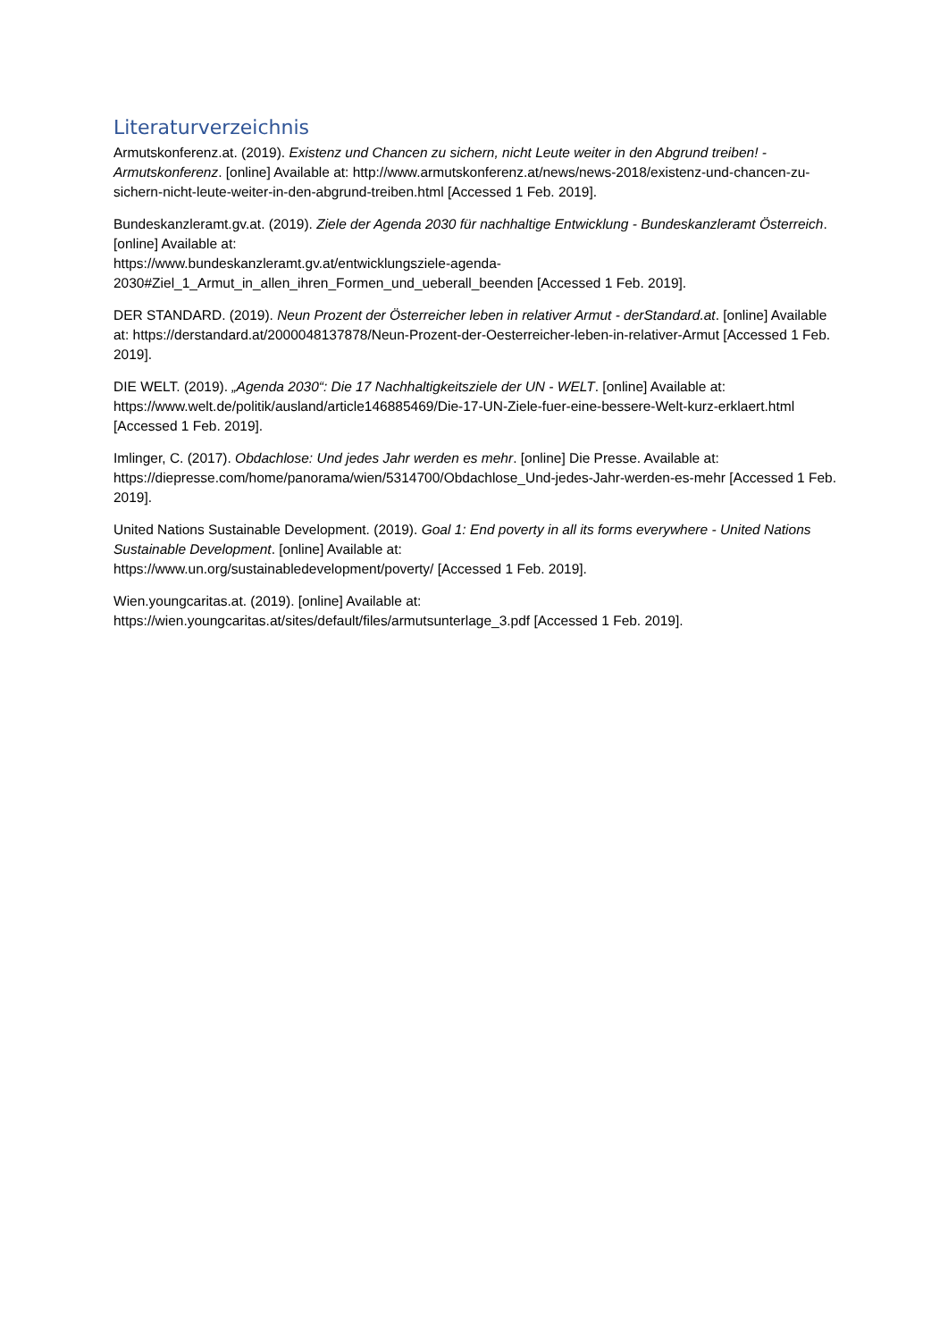Literaturverzeichnis
Armutskonferenz.at. (2019). Existenz und Chancen zu sichern, nicht Leute weiter in den Abgrund treiben! - Armutskonferenz. [online] Available at: http://www.armutskonferenz.at/news/news-2018/existenz-und-chancen-zu-sichern-nicht-leute-weiter-in-den-abgrund-treiben.html [Accessed 1 Feb. 2019].
Bundeskanzleramt.gv.at. (2019). Ziele der Agenda 2030 für nachhaltige Entwicklung - Bundeskanzleramt Österreich. [online] Available at:
https://www.bundeskanzleramt.gv.at/entwicklungsziele-agenda-
2030#Ziel_1_Armut_in_allen_ihren_Formen_und_ueberall_beenden [Accessed 1 Feb. 2019].
DER STANDARD. (2019). Neun Prozent der Österreicher leben in relativer Armut - derStandard.at. [online] Available at: https://derstandard.at/2000048137878/Neun-Prozent-der-Oesterreicher-leben-in-relativer-Armut [Accessed 1 Feb. 2019].
DIE WELT. (2019). „Agenda 2030“: Die 17 Nachhaltigkeitsziele der UN - WELT. [online] Available at: https://www.welt.de/politik/ausland/article146885469/Die-17-UN-Ziele-fuer-eine-bessere-Welt-kurz-erklaert.html [Accessed 1 Feb. 2019].
Imlinger, C. (2017). Obdachlose: Und jedes Jahr werden es mehr. [online] Die Presse. Available at: https://diepresse.com/home/panorama/wien/5314700/Obdachlose_Und-jedes-Jahr-werden-es-mehr [Accessed 1 Feb. 2019].
United Nations Sustainable Development. (2019). Goal 1: End poverty in all its forms everywhere - United Nations Sustainable Development. [online] Available at:
https://www.un.org/sustainabledevelopment/poverty/ [Accessed 1 Feb. 2019].
Wien.youngcaritas.at. (2019). [online] Available at:
https://wien.youngcaritas.at/sites/default/files/armutsunterlage_3.pdf [Accessed 1 Feb. 2019].